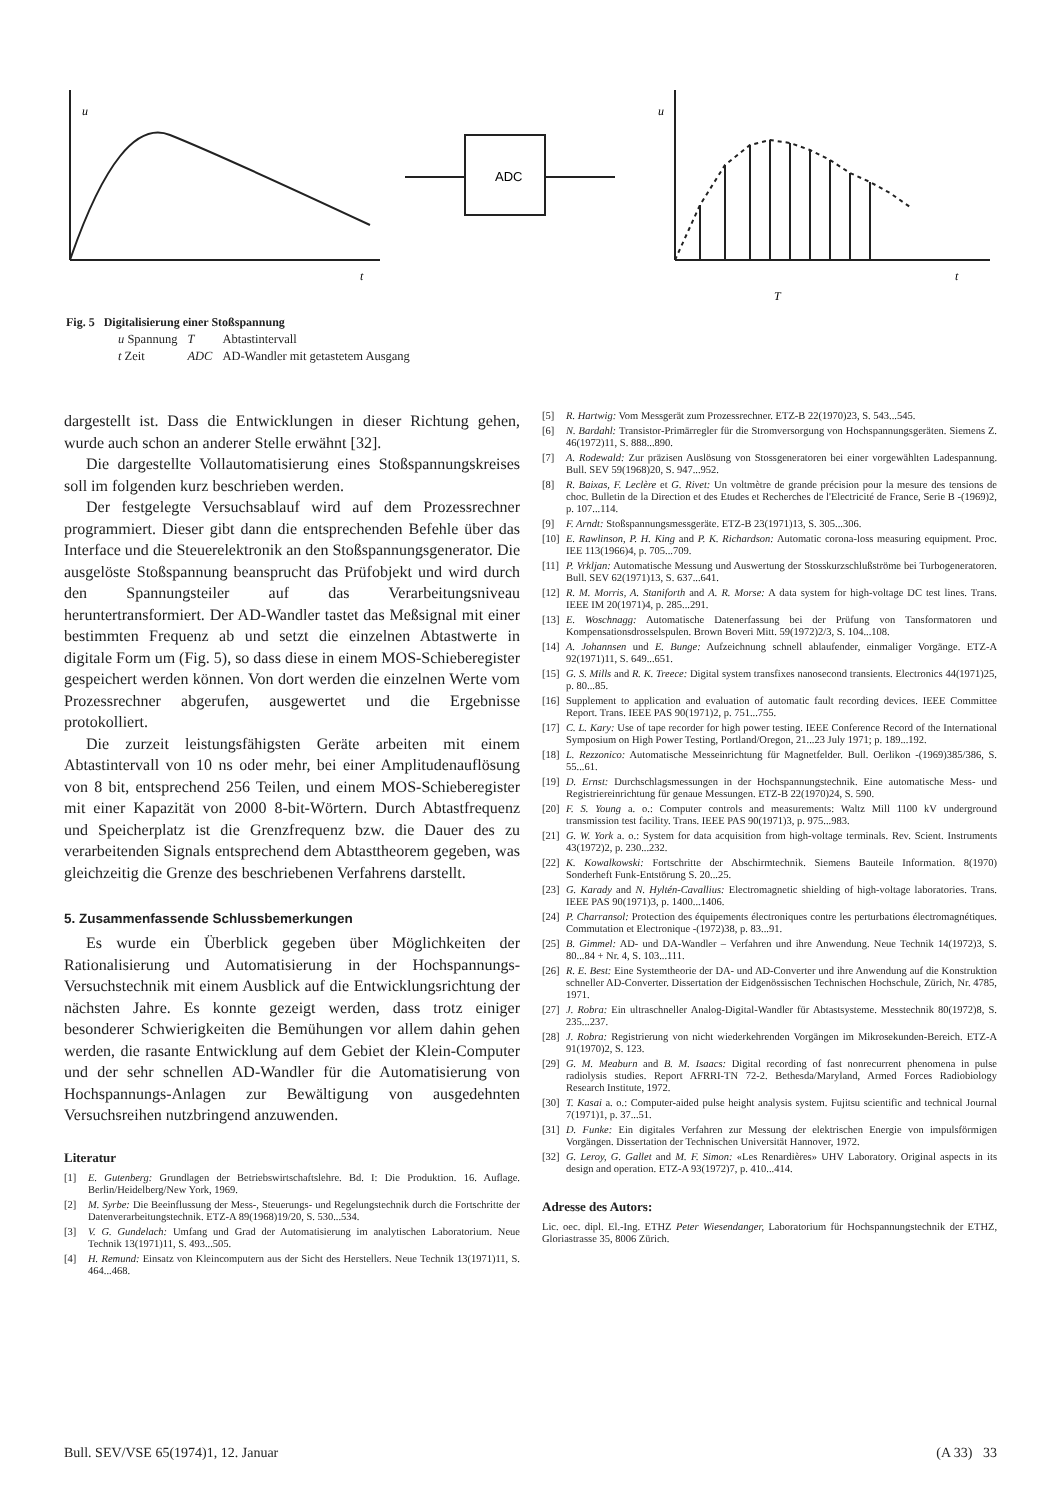ADC
u
t
u
t
T
Fig. 5 Digitalisierung einer Stoßspannung
| u Spannung | T | Abtastintervall |
| t Zeit | ADC | AD-Wandler mit getastetem Ausgang |
dargestellt ist. Dass die Entwicklungen in dieser Richtung gehen, wurde auch schon an anderer Stelle erwähnt [32].
Die dargestellte Vollautomatisierung eines Stoßspannungskreises soll im folgenden kurz beschrieben werden.
Der festgelegte Versuchsablauf wird auf dem Prozessrechner programmiert. Dieser gibt dann die entsprechenden Befehle über das Interface und die Steuerelektronik an den Stoßspannungsgenerator. Die ausgelöste Stoßspannung beansprucht das Prüfobjekt und wird durch den Spannungsteiler auf das Verarbeitungsniveau heruntertransformiert. Der AD-Wandler tastet das Meßsignal mit einer bestimmten Frequenz ab und setzt die einzelnen Abtastwerte in digitale Form um (Fig. 5), so dass diese in einem MOS-Schieberegister gespeichert werden können. Von dort werden die einzelnen Werte vom Prozessrechner abgerufen, ausgewertet und die Ergebnisse protokolliert.
Die zurzeit leistungsfähigsten Geräte arbeiten mit einem Abtastintervall von 10 ns oder mehr, bei einer Amplitudenauflösung von 8 bit, entsprechend 256 Teilen, und einem MOS-Schieberegister mit einer Kapazität von 2000 8-bit-Wörtern. Durch Abtastfrequenz und Speicherplatz ist die Grenzfrequenz bzw. die Dauer des zu verarbeitenden Signals entsprechend dem Abtasttheorem gegeben, was gleichzeitig die Grenze des beschriebenen Verfahrens darstellt.
5. Zusammenfassende Schlussbemerkungen
Es wurde ein Überblick gegeben über Möglichkeiten der Rationalisierung und Automatisierung in der Hochspannungs-Versuchstechnik mit einem Ausblick auf die Entwicklungsrichtung der nächsten Jahre. Es konnte gezeigt werden, dass trotz einiger besonderer Schwierigkeiten die Bemühungen vor allem dahin gehen werden, die rasante Entwicklung auf dem Gebiet der Klein-Computer und der sehr schnellen AD-Wandler für die Automatisierung von Hochspannungs-Anlagen zur Bewältigung von ausgedehnten Versuchsreihen nutzbringend anzuwenden.
Literatur
[1] E. Gutenberg: Grundlagen der Betriebswirtschaftslehre. Bd. I: Die Produktion. 16. Auflage. Berlin/Heidelberg/New York, 1969.
[2] M. Syrbe: Die Beeinflussung der Mess-, Steuerungs- und Regelungstechnik durch die Fortschritte der Datenverarbeitungstechnik. ETZ-A 89(1968)19/20, S. 530...534.
[3] V. G. Gundelach: Umfang und Grad der Automatisierung im analytischen Laboratorium. Neue Technik 13(1971)11, S. 493...505.
[4] H. Remund: Einsatz von Kleincomputern aus der Sicht des Herstellers. Neue Technik 13(1971)11, S. 464...468.
[5] R. Hartwig: Vom Messgerät zum Prozessrechner. ETZ-B 22(1970)23, S. 543...545.
[6] N. Bardahl: Transistor-Primärregler für die Stromversorgung von Hochspannungsgeräten. Siemens Z. 46(1972)11, S. 888...890.
[7] A. Rodewald: Zur präzisen Auslösung von Stossgeneratoren bei einer vorgewählten Ladespannung. Bull. SEV 59(1968)20, S. 947...952.
[8] R. Baixas, F. Leclère et G. Rivet: Un voltmètre de grande précision pour la mesure des tensions de choc. Bulletin de la Direction et des Etudes et Recherches de l'Electricité de France, Serie B -(1969)2, p. 107...114.
[9] F. Arndt: Stoßspannungsmessgeräte. ETZ-B 23(1971)13, S. 305...306.
[10] E. Rawlinson, P. H. King and P. K. Richardson: Automatic corona-loss measuring equipment. Proc. IEE 113(1966)4, p. 705...709.
[11] P. Vrkljan: Automatische Messung und Auswertung der Stosskurzschlußströme bei Turbogeneratoren. Bull. SEV 62(1971)13, S. 637...641.
[12] R. M. Morris, A. Staniforth and A. R. Morse: A data system for high-voltage DC test lines. Trans. IEEE IM 20(1971)4, p. 285...291.
[13] E. Woschnagg: Automatische Datenerfassung bei der Prüfung von Tansformatoren und Kompensationsdrosselspulen. Brown Boveri Mitt. 59(1972)2/3, S. 104...108.
[14] A. Johannsen und E. Bunge: Aufzeichnung schnell ablaufender, einmaliger Vorgänge. ETZ-A 92(1971)11, S. 649...651.
[15] G. S. Mills and R. K. Treece: Digital system transfixes nanosecond transients. Electronics 44(1971)25, p. 80...85.
[16] Supplement to application and evaluation of automatic fault recording devices. IEEE Committee Report. Trans. IEEE PAS 90(1971)2, p. 751...755.
[17] C. L. Kary: Use of tape recorder for high power testing. IEEE Conference Record of the International Symposium on High Power Testing, Portland/Oregon, 21...23 July 1971; p. 189...192.
[18] L. Rezzonico: Automatische Messeinrichtung für Magnetfelder. Bull. Oerlikon -(1969)385/386, S. 55...61.
[19] D. Ernst: Durchschlagsmessungen in der Hochspannungstechnik. Eine automatische Mess- und Registriereinrichtung für genaue Messungen. ETZ-B 22(1970)24, S. 590.
[20] F. S. Young a. o.: Computer controls and measurements: Waltz Mill 1100 kV underground transmission test facility. Trans. IEEE PAS 90(1971)3, p. 975...983.
[21] G. W. York a. o.: System for data acquisition from high-voltage terminals. Rev. Scient. Instruments 43(1972)2, p. 230...232.
[22] K. Kowalkowski: Fortschritte der Abschirmtechnik. Siemens Bauteile Information. 8(1970) Sonderheft Funk-Entstörung S. 20...25.
[23] G. Karady and N. Hyltén-Cavallius: Electromagnetic shielding of high-voltage laboratories. Trans. IEEE PAS 90(1971)3, p. 1400...1406.
[24] P. Charransol: Protection des équipements électroniques contre les perturbations électromagnétiques. Commutation et Electronique -(1972)38, p. 83...91.
[25] B. Gimmel: AD- und DA-Wandler – Verfahren und ihre Anwendung. Neue Technik 14(1972)3, S. 80...84 + Nr. 4, S. 103...111.
[26] R. E. Best: Eine Systemtheorie der DA- und AD-Converter und ihre Anwendung auf die Konstruktion schneller AD-Converter. Dissertation der Eidgenössischen Technischen Hochschule, Zürich, Nr. 4785, 1971.
[27] J. Robra: Ein ultraschneller Analog-Digital-Wandler für Abtastsysteme. Messtechnik 80(1972)8, S. 235...237.
[28] J. Robra: Registrierung von nicht wiederkehrenden Vorgängen im Mikrosekunden-Bereich. ETZ-A 91(1970)2, S. 123.
[29] G. M. Meaburn and B. M. Isaacs: Digital recording of fast nonrecurrent phenomena in pulse radiolysis studies. Report AFRRI-TN 72-2. Bethesda/Maryland, Armed Forces Radiobiology Research Institute, 1972.
[30] T. Kasai a. o.: Computer-aided pulse height analysis system. Fujitsu scientific and technical Journal 7(1971)1, p. 37...51.
[31] D. Funke: Ein digitales Verfahren zur Messung der elektrischen Energie von impulsförmigen Vorgängen. Dissertation der Technischen Universität Hannover, 1972.
[32] G. Leroy, G. Gallet and M. F. Simon: «Les Renardières» UHV Laboratory. Original aspects in its design and operation. ETZ-A 93(1972)7, p. 410...414.
Adresse des Autors:
Lic. oec. dipl. El.-Ing. ETHZ Peter Wiesendanger, Laboratorium für Hochspannungstechnik der ETHZ, Gloriastrasse 35, 8006 Zürich.
Bull. SEV/VSE 65(1974)1, 12. Januar (A 33) 33